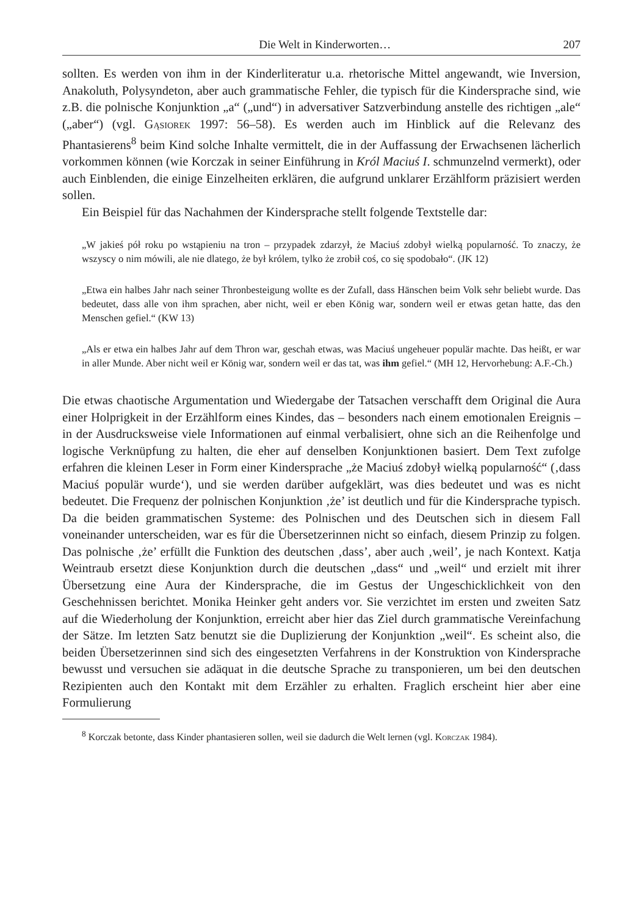Die Welt in Kinderworten… 207
sollten. Es werden von ihm in der Kinderliteratur u.a. rhetorische Mittel angewandt, wie Inversion, Anakoluth, Polysyndeton, aber auch grammatische Fehler, die typisch für die Kindersprache sind, wie z.B. die polnische Konjunktion „a“ („und“) in adversativer Satzverbindung anstelle des richtigen „ale“ („aber“) (vgl. Gąsiorek 1997: 56–58). Es werden auch im Hinblick auf die Relevanz des Phantasierens<sup>8</sup> beim Kind solche Inhalte vermittelt, die in der Auffassung der Erwachsenen lächerlich vorkommen können (wie Korczak in seiner Einführung in Król Maciuś I. schmunzelnd vermerkt), oder auch Einblenden, die einige Einzelheiten erklären, die aufgrund unklarer Erzählform präzisiert werden sollen.
Ein Beispiel für das Nachahmen der Kindersprache stellt folgende Textstelle dar:
„W jakieś pół roku po wstąpieniu na tron – przypadek zdarzył, że Maciuś zdobył wielką popularność. To znaczy, że wszyscy o nim mówili, ale nie dlatego, że był królem, tylko że zrobił coś, co się spodobało“. (JK 12)
„Etwa ein halbes Jahr nach seiner Thronbesteigung wollte es der Zufall, dass Hänschen beim Volk sehr beliebt wurde. Das bedeutet, dass alle von ihm sprachen, aber nicht, weil er eben König war, sondern weil er etwas getan hatte, das den Menschen gefiel.“ (KW 13)
„Als er etwa ein halbes Jahr auf dem Thron war, geschah etwas, was Maciuś ungeheuer populär machte. Das heißt, er war in aller Munde. Aber nicht weil er König war, sondern weil er das tat, was ihm gefiel.“ (MH 12, Hervorhebung: A.F.-Ch.)
Die etwas chaotische Argumentation und Wiedergabe der Tatsachen verschafft dem Original die Aura einer Holprigkeit in der Erzählform eines Kindes, das – besonders nach einem emotionalen Ereignis – in der Ausdrucksweise viele Informationen auf einmal verbalisiert, ohne sich an die Reihenfolge und logische Verknüpfung zu halten, die eher auf denselben Konjunktionen basiert. Dem Text zufolge erfahren die kleinen Leser in Form einer Kindersprache „że Maciuś zdobył wielką popularność“ (‚dass Maciuś populär wurde‘), und sie werden darüber aufgeklärt, was dies bedeutet und was es nicht bedeutet. Die Frequenz der polnischen Konjunktion ‚że’ ist deutlich und für die Kindersprache typisch. Da die beiden grammatischen Systeme: des Polnischen und des Deutschen sich in diesem Fall voneinander unterscheiden, war es für die Übersetzerinnen nicht so einfach, diesem Prinzip zu folgen. Das polnische ‚że’ erfüllt die Funktion des deutschen ‚dass’, aber auch ‚weil’, je nach Kontext. Katja Weintraub ersetzt diese Konjunktion durch die deutschen „dass“ und „weil“ und erzielt mit ihrer Übersetzung eine Aura der Kindersprache, die im Gestus der Ungeschicklichkeit von den Geschehnissen berichtet. Monika Heinker geht anders vor. Sie verzichtet im ersten und zweiten Satz auf die Wiederholung der Konjunktion, erreicht aber hier das Ziel durch grammatische Vereinfachung der Sätze. Im letzten Satz benutzt sie die Duplizierung der Konjunktion „weil“. Es scheint also, die beiden Übersetzerinnen sind sich des eingesetzten Verfahrens in der Konstruktion von Kindersprache bewusst und versuchen sie adäquat in die deutsche Sprache zu transponieren, um bei den deutschen Rezipienten auch den Kontakt mit dem Erzähler zu erhalten. Fraglich erscheint hier aber eine Formulierung
<sup>8</sup> Korczak betonte, dass Kinder phantasieren sollen, weil sie dadurch die Welt lernen (vgl. Korczak 1984).